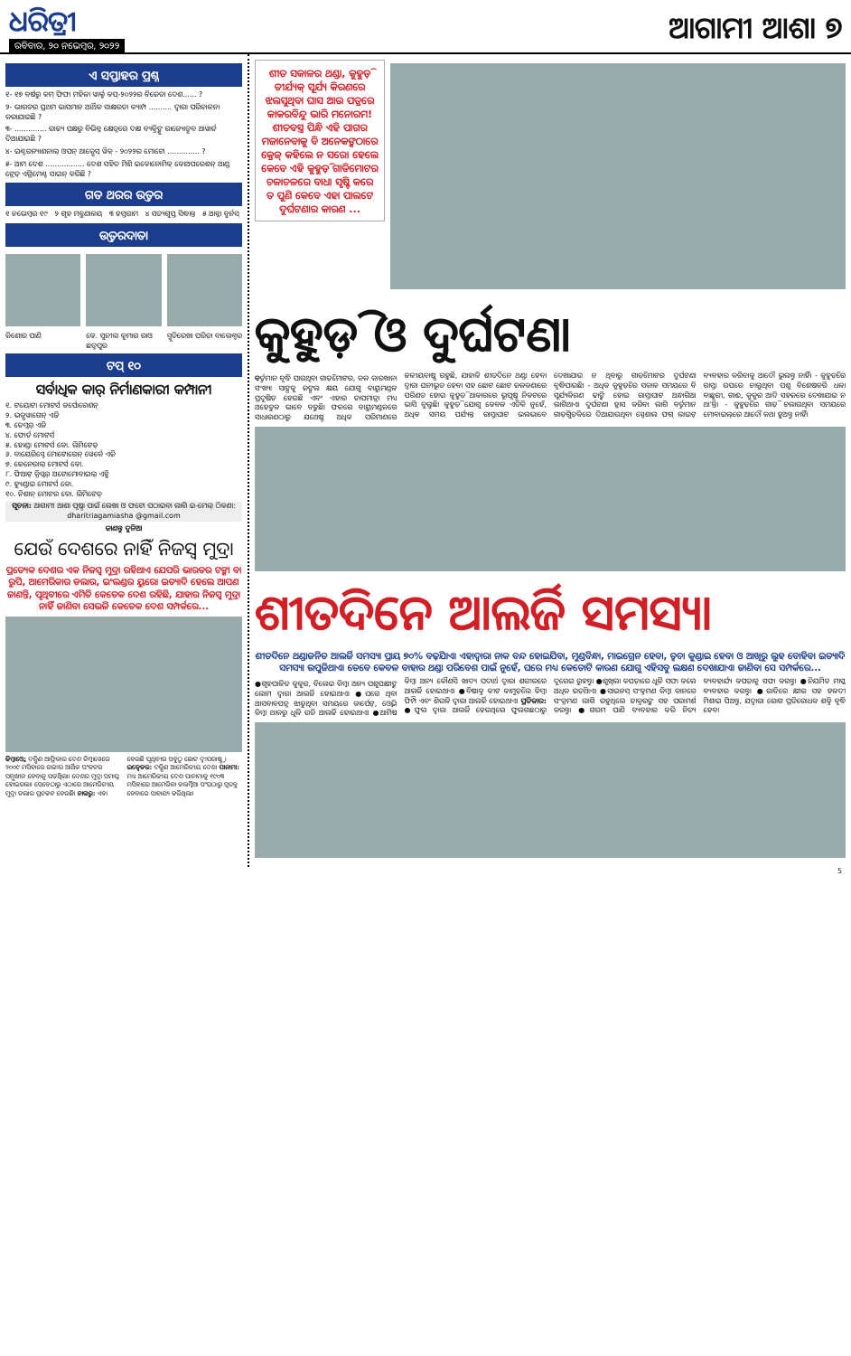ଧରିତ୍ରୀ
ରବିବାର, ୨୦ ନଭେମ୍ବର, ୨୦୨୨
ଆଗାମୀ ଆଶା ୭
ଏ ସପ୍ତାହର ପ୍ରଶ୍ନ
୧- ୧୭ ବର୍ଷରୁ କମ୍ ଫିଫା ମହିଳା ୱାର୍ଲ୍ଡ କପ୍-୨୦୨୨ର ବିଜେତା ଦେଶ...... ?
୨- ଭାରତର ପ୍ରଥମ ଭାସମାନ ଆର୍ଥିକ ସାକ୍ଷରତା କ୍ୟାମ୍ପ .......... ଦ୍ୱାରା ପରିଚାଳନା କରାଯାଇଛି ?
୩- .............. ରାଜ୍ୟ ପକ୍ଷରୁ ବିଭିନ୍ନ କ୍ଷେତ୍ରରେ ଦକ୍ଷ ବ୍ୟକ୍ତିଙ୍କୁ ରାଜ୍ୟୋତ୍ସବ ଆୱାର୍ଡ ଦିଆଯାଇଛି ?
୪- ଇଣ୍ଟରନ୍ୟାଶନାଲ୍ ଓପନ୍ ଆକ୍ସେସ୍ ୱିକ୍ - ୨୦୨୨ର ମୋଟୋ .............. ?
୫- ଆମ ଦେଶ ................. ଦେଶ ସହିତ ମିଶି ଇକୋନୋମିକ୍ କୋଅପରେଶନ୍ ଆଣ୍ଡ ଟ୍ରେଡ୍ ଏଗ୍ରିମେଣ୍ଟ ସାଇନ୍ କରିଛି ?
ଗତ ଥରର ଉତ୍ତର
୧ ନଭେମ୍ବର ୧୯ ୨ ଗୃହ ମନ୍ତ୍ରଣାଳୟ ୩ ହସ୍ତରାମ ୪ ସତ୍ୟଗୁପ୍ତ ସିଦ୍ଧାନ୍ତ ୫ ଆନ୍ନା ବୁର୍ନସ୍
ଉତ୍ତରଦାତା
କିଶୋର ପାଣି କେ. ସୁନୀଲ କୁମାର ରାଓ ଛତ୍ରପୁର ସ୍ମୃତିରେଖା ପରିଡ଼ା ବାଲେଶ୍ୱର
ଟପ୍ ୧୦
ସର୍ବାଧିକ କାର୍ ନିର୍ମାଣକାରୀ କମ୍ପାନୀ
୧. ଟୟୋଟା ମୋଟର୍ସ କର୍ପୋରେଶନ୍
୨. ଭକ୍ସୱାଗେନ୍ ଏଜି
୩. ଡେମ୍ଲର୍ ଏଜି
୪. ଫୋର୍ଡ ମୋଟର୍ସ
୫. ହୋଣ୍ଡା ମୋଟର୍ସ କୋ. ଲିମିଟେଡ୍
୬. ବାୟେରିସ୍ଚେ ମୋଟୋରେନ୍ ୱେର୍କେ ଏଜି
୭. ଜେନେରାଲ୍ ମୋଟର୍ସ କୋ.
୮. ଫିଆଟ୍ କ୍ରିସ୍ଲର୍ ଅଟୋମୋବାଇଲ୍ ଏନ୍ଭି
୯. ହ୍ୟୁଣ୍ଡାଇ ମୋଟର୍ସ କୋ.
୧୦. ନିଶାନ୍ ମୋଟର କୋ. ଲିମିଟେଡ୍
ସୂଚନା: ଆଗାମୀ ଆଶା ପୃଷ୍ଠା ପାଇଁ ଲେଖା ଓ ଫଟୋ ପଠାଇବା ଲାଗି ଇ-ମେଲ୍ ଠିକଣା: dharitriagamiasha @gmail.com
ଜାଣନ୍ତୁ ଦୁନିଆ
ଯେଉଁ ଦେଶରେ ନାହିଁ ନିଜସ୍ୱ ମୁଦ୍ରା
ପ୍ରତ୍ୟେକ ଦେଶର ଏକ ନିଜସ୍ୱ ମୁଦ୍ରା ରହିଥାଏ ଯେପରି ଭାରତର ଟଙ୍କା ବା ରୁପି, ଆମେରିକାର ଡଲାର, ଇଂଲଣ୍ଡର ୟୁରୋ ଇତ୍ୟାଦି ହେଲେ ଆପଣ ଜାଣନ୍ତି, ପୃଥିବୀରେ ଏମିତି କେତେକ ଦେଶ ରହିଛି, ଯାହାର ନିଜସ୍ୱ ମୁଦ୍ରା ନାହିଁ ଜାଣିବା ସେଭଳି କେତେକ ଦେଶ ସମ୍ପର୍କରେ...
ଜିମ୍ବାଓ୍ୱେ: ଦକ୍ଷିଣ ଆଫ୍ରିକାର ଦେଶ ଜିମ୍ବାୱେରେ ୨୦୦୯ ମସିହାରେ ଗଭୀର ଆର୍ଥିକ ସଂକଟର ସମ୍ମୁଖୀନ ହେବାକୁ ପଡ଼ିଥିଲା। ଦେଶର ମୁଦ୍ରା ସମାପ୍ତ ହୋଇଗଲା। ସେବେଠାରୁ ଏଠାରେ ଆମେରିକୀୟ ମୁଦ୍ରା ଡଲାର ପ୍ରଚଳନ ହେଉଛି। ନାଉରୁ: ଏହା ହେଉଛି ପୃଥିବୀର ସବୁଠୁ ଛୋଟ ଦ୍ୱୀପରାଷ୍ଟ୍ର। ଇକ୍ୱେଡର: ଦକ୍ଷିଣ ଆମେରିକୀୟ ଦେଶ। ପାନାମା: ମଧ୍ୟ ଆମେରିକୀୟ ଦେଶ ପାନାମାକୁ ୧୯୦୩ ମସିହାରେ ଆମେରିକା କଲମ୍ବିଆ ସଂଘଠାରୁ ସ୍ୱତନ୍ତ୍ର ହେବାରେ ସାହାଯ୍ୟ କରିଥିଲା।
ଶୀତ ସକାଳର ଥଣ୍ଡା, କୁହୁଡ଼ି ତୀର୍ଯ୍ୟକ୍ ସୂର୍ଯ୍ୟ କିରଣରେ ଝଲସୁଥିବା ଘାସ ଆଉ ପତ୍ରରେ କାକରବିନ୍ଦୁ ଭାରି ମନୋରମ! ଶୀତବସ୍ତ୍ର ପିନ୍ଧି ଏହି ପାଗର ମଜାନେବାକୁ ବି ଅନେକଙ୍କଠାରେ କ୍ରେଜ୍ କହିଲେ ନ ସରେ। ହେଲେ କେବେ ଏହି କୁହୁଡ଼ି ଗାଡିମୋଟର ଚଳାଚଳରେ ବାଧା ସୃଷ୍ଟି କରେ ତ ପୁଣି କେବେ ଏହା ପାଲଟେ ଦୁର୍ଘଟଣାର କାରଣ ...
କୁହୁଡ଼ି ଓ ଦୁର୍ଘଟଣା
ବର୍ତ୍ତମାନ ବୃଦ୍ଧି ପାଉଥିବା ଗାଡ଼ିମୋଟର, କଳ କାରଖାନା ସଂଖ୍ୟା ସାଙ୍ଗକୁ ଜଙ୍ଗଲ କ୍ଷୟ ଯୋଗୁ ବାୟୁମଣ୍ଡଳ ପ୍ରଦୂଷିତ ହେଉଛି ଏବଂ ଏହାର ତାପମାତ୍ରା ମଧ୍ୟ ଅହେତୁକ ଭାବେ ବଢୁଛି। ଫଳରେ ବାୟୁମଣ୍ଡଳରେ ସାଧାରଣଠାରୁ ଯଥେଷ୍ଟ ଅଧିକ ପରିମାଣରେ ଜଳୀୟବାଷ୍ପ ରହୁଛି, ଯାହାକି ଶୀତଦିନେ ଥଣ୍ଡା ହେବା ଦ୍ୱାରା ଘନୀଭୂତ ହେବା ସହ ଛୋଟ ଛୋଟ ଜଳକଣାରେ ପରିଣତ ହୋଇ କୁହୁଡ଼ି ଆକାରରେ ଭୂପୃଷ୍ଠ ନିକଟରେ ଭାସି ବୁଲୁଛି। କୁହୁଡ଼ି ଯୋଗୁ କେବଳ ଏତିକି ନୁହେଁ, ଅଧିକ ସମୟ ପର୍ଯ୍ୟନ୍ତ ରାସ୍ତାଘାଟ ଭଲଭାବେ ଦେଖାଯାଉ ନ ଥିବାରୁ ଗାଡ଼ିମୋଟର ଦୁର୍ଘଟଣା ବୃଦ୍ଧିପାଉଛି। - ଅଧିକ କୁହୁଡ଼ିରେ ସକାଳ ସମୟରେ ବି ସୂର୍ଯ୍ୟକିରଣ ଢାଙ୍କି ହୋଇ ରାସ୍ତାଘାଟ ଅନ୍ଧାରିଆ ଲାଗିଥାଏ। ଦୁର୍ଘଟଣା ହ୍ରାସ କରିବା ଲାଗି ବର୍ତ୍ତମାନ ଗାଡ଼ିଗୁଡ଼ିକରେ ଦିଆଯାଉଥିବା ସ୍ପେଶାଲ ଫଗ୍ ଲାଇଟ୍ ବ୍ୟବହାର କରିବାକୁ ଆଦୌ ଭୁଲନ୍ତୁ ନାହିଁ। - କୁହୁଡ଼ିରେ ରାସ୍ତା ଉପରେ ଚାଲୁଥିବା ପଶୁ ବିଶେଷକରି ଧଳା ବାଛୁରୀ, ଗାଈ, କୁକୁର ଆଦି ସହଜରେ ଦେଖାଯାଇ ନ ଥା'ନ୍ତି। - କୁହୁଡ଼ିରେ ଗାଡ଼ି ଚଲାଉଥିବା ସମୟରେ ମୋବାଇଲ୍‌ରେ ଆଦୌ କଥା ହୁଅନ୍ତୁ ନାହିଁ।
ଶୀତଦିନେ ଆଲର୍ଜି ସମସ୍ୟା
ଶୀତଦିନେ ଥଣ୍ଡାଜନିତ ଆଲର୍ଜି ସମସ୍ୟା ପ୍ରାୟ ୭୦% ବଢ଼ିଯାଏ। ଏହାଦ୍ୱାରା ନାକ ବନ୍ଦ ହୋଇଯିବା, ମୁଣ୍ଡବିନ୍ଧା, ମାଇଗ୍ରେନ ହେବା, ତ୍ୱଚା କୁଣ୍ଡାଇ ହେବା ଓ ଆଖିରୁ ଲୁହ ବୋହିବା ଇତ୍ୟାଦି ସମସ୍ୟା ଉପୁଜିଥାଏ। ତେବେ କେବଳ ବାହାର ଥଣ୍ଡା ପରିବେଶ ପାଇଁ ନୁହେଁ, ଘରେ ମଧ୍ୟ କେତୋଟି କାରଣ ଯୋଗୁ ଏହିସବୁ ଲକ୍ଷଣ ଦେଖାଯାଏ। ଜାଣିବା ସେ ସମ୍ପର୍କରେ...
●ଗୃହପାଳିତ କୁକୁର, ବିଲେଇ କିମ୍ବା ଅନ୍ୟ ପଶୁପକ୍ଷୀଙ୍କ ଲୋମ ଦ୍ୱାରା ଆଲର୍ଜି ହୋଇଥାଏ। ●ଘରେ ଥିବା ଆସବାବପତ୍ର ଝାଡୁଥିବା ସମୟରେ କାର୍ପେଟ୍, ଓ୍ୱେଭି କିମ୍ବା ଥାକରୁ ଧୂଳି ଉଡି ଆଲର୍ଜି ହୋଇଥାଏ। ●ଆମିଷ କିମ୍ବା ଅନ୍ୟ କୌଣସି ଖାଦ୍ୟ ପଦାର୍ଥ ଦ୍ୱାରା ଶରୀରରେ ଆଲର୍ଜି ହୋଇଥାଏ। ●ବିଷାକ୍ତ କୀଟ କାମୁଡ଼ିଲେ କିମ୍ବା ଫିମ୍ପି ଏବଂ ଶିଉଳି ଦ୍ୱାରା ଆଲର୍ଜି ହୋଇଥାଏ। ପ୍ରତିକାର: ●ଫୁଲ ଦ୍ୱାରା ଆଲର୍ଜି ହେଉଥିଲେ ଫୁଲଗଛଠାରୁ ଦୂରେଇ ରୁହନ୍ତୁ। ●ଶୁଖିଲା କପଡ଼ାରେ ଧୂଳି ସଫା କଲେ ଅଧିକ ଉଡ଼ିଥାଏ। ●ସାଇନସ୍ ସଂକ୍ରମଣ କିମ୍ବା କାନରେ ସଂକ୍ରମଣ ଲାଗି ରହୁଥିଲେ ଡାକ୍ତରଙ୍କ ସହ ପରାମର୍ଶ କରନ୍ତୁ। ●ଗରମ ପାଣି ବ୍ୟବହାର କରି ନିତ୍ୟ ବ୍ୟବହାର୍ଯ୍ୟ କପଡ଼ାକୁ ସଫା କରନ୍ତୁ। ●ନିୟମିତ ମାସ୍କ ବ୍ୟବହାର କରନ୍ତୁ। ●ରାତିରେ କ୍ଷୀର ସହ ହଳଦୀ ମିଶାଇ ପିଅନ୍ତୁ, ଯଦ୍ୱାରା ରୋଗ ପ୍ରତିରୋଧକ ଶକ୍ତି ବୃଦ୍ଧି ହେବ।
5